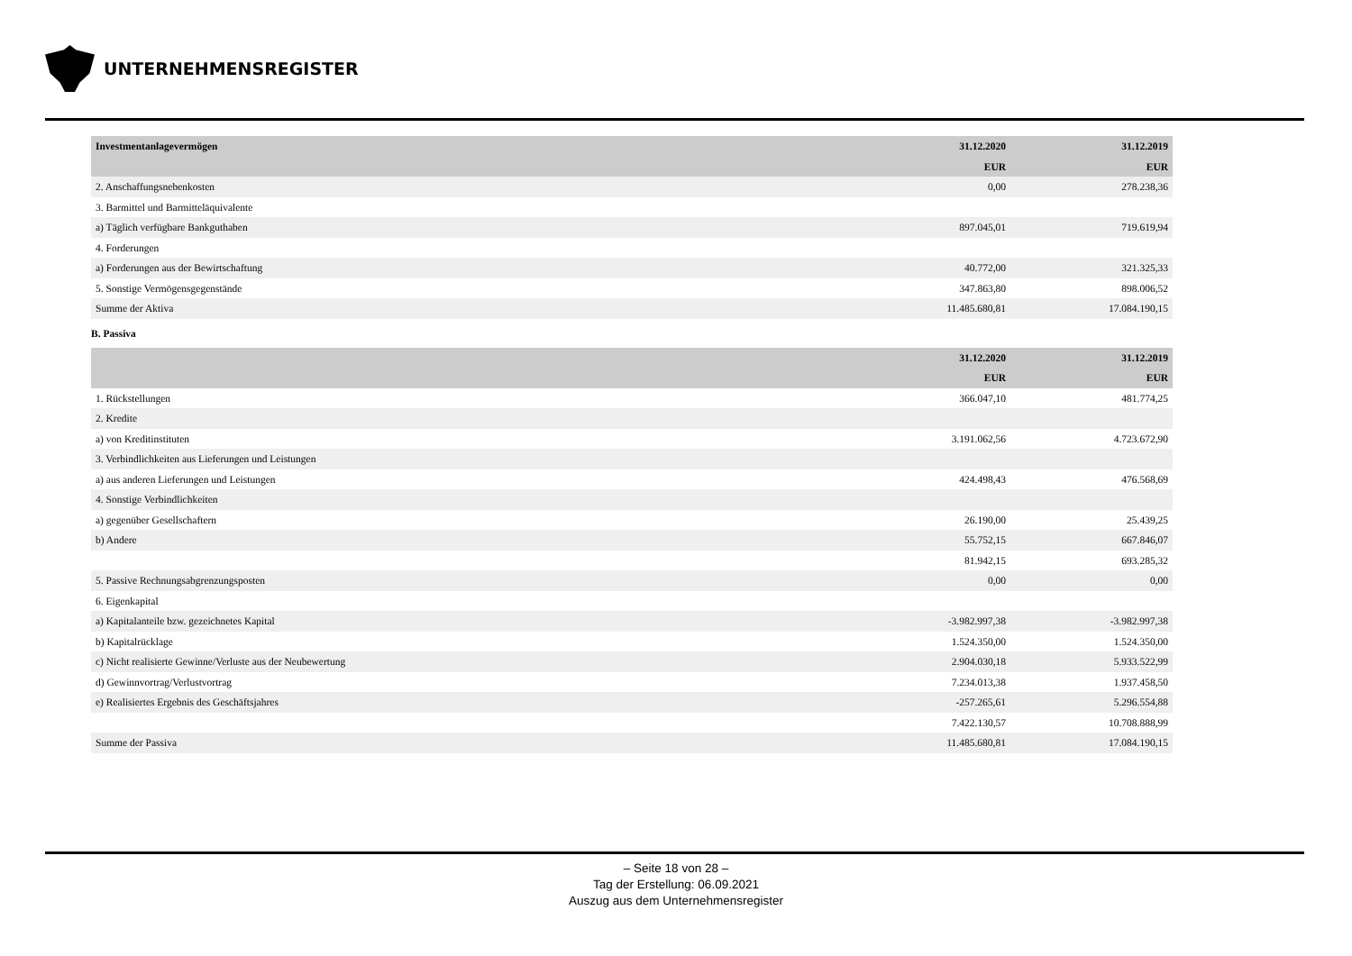UNTERNEHMENSREGISTER
| Investmentanlagevermögen | 31.12.2020 | 31.12.2019 |
| --- | --- | --- |
| | EUR | EUR |
| 2. Anschaffungsnebenkosten | 0,00 | 278.238,36 |
| 3. Barmittel und Barmitteläquivalente | | |
| a) Täglich verfügbare Bankguthaben | 897.045,01 | 719.619,94 |
| 4. Forderungen | | |
| a) Forderungen aus der Bewirtschaftung | 40.772,00 | 321.325,33 |
| 5. Sonstige Vermögensgegenstände | 347.863,80 | 898.006,52 |
| Summe der Aktiva | 11.485.680,81 | 17.084.190,15 |
B. Passiva
| | 31.12.2020 | 31.12.2019 |
| --- | --- | --- |
| | EUR | EUR |
| 1. Rückstellungen | 366.047,10 | 481.774,25 |
| 2. Kredite | | |
| a) von Kreditinstituten | 3.191.062,56 | 4.723.672,90 |
| 3. Verbindlichkeiten aus Lieferungen und Leistungen | | |
| a) aus anderen Lieferungen und Leistungen | 424.498,43 | 476.568,69 |
| 4. Sonstige Verbindlichkeiten | | |
| a) gegenüber Gesellschaftern | 26.190,00 | 25.439,25 |
| b) Andere | 55.752,15 | 667.846,07 |
| | 81.942,15 | 693.285,32 |
| 5. Passive Rechnungsabgrenzungsposten | 0,00 | 0,00 |
| 6. Eigenkapital | | |
| a) Kapitalanteile bzw. gezeichnetes Kapital | -3.982.997,38 | -3.982.997,38 |
| b) Kapitalrücklage | 1.524.350,00 | 1.524.350,00 |
| c) Nicht realisierte Gewinne/Verluste aus der Neubewertung | 2.904.030,18 | 5.933.522,99 |
| d) Gewinnvortrag/Verlustvortrag | 7.234.013,38 | 1.937.458,50 |
| e) Realisiertes Ergebnis des Geschäftsjahres | -257.265,61 | 5.296.554,88 |
| | 7.422.130,57 | 10.708.888,99 |
| Summe der Passiva | 11.485.680,81 | 17.084.190,15 |
– Seite 18 von 28 –
Tag der Erstellung: 06.09.2021
Auszug aus dem Unternehmensregister